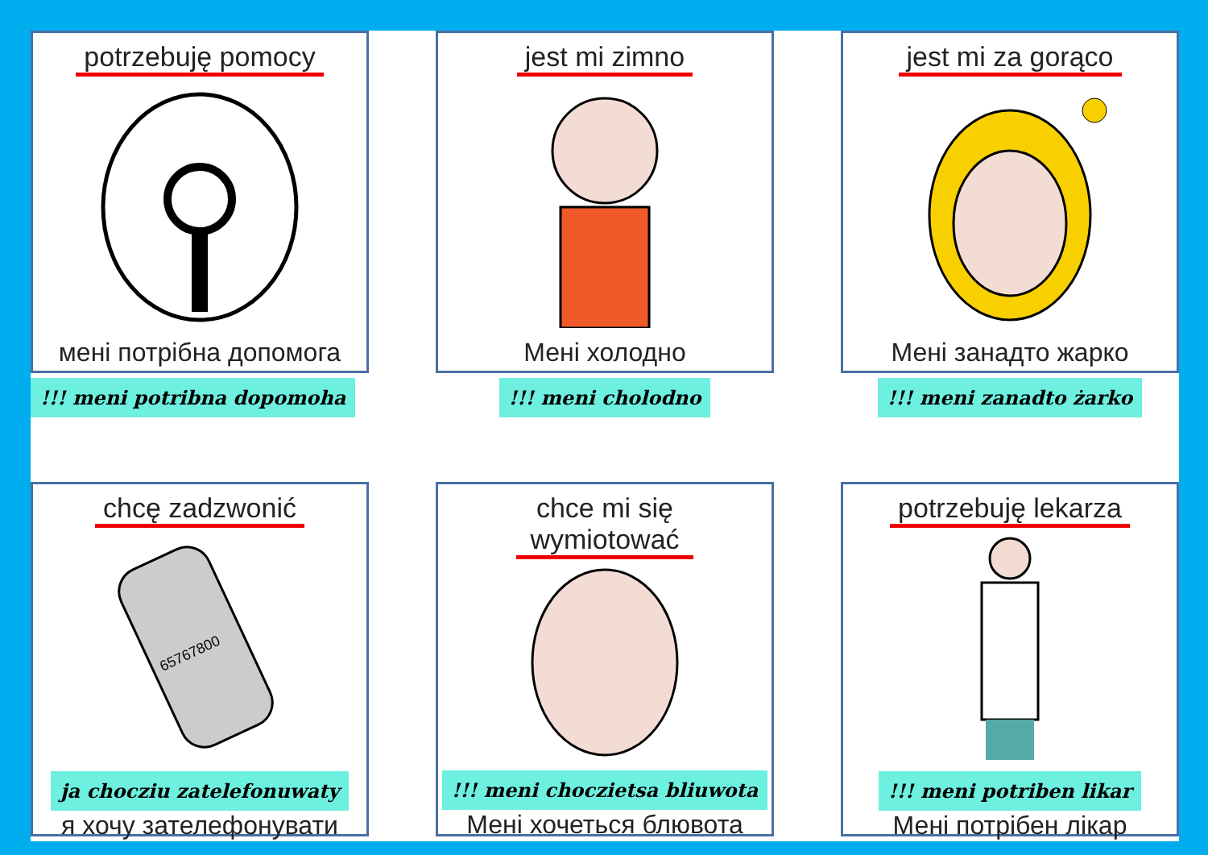potrzebuję pomocy
мені потрібна допомога
!!! meni potribna dopomoha
jest mi zimno
Мені холодно
!!! meni cholodno
jest mi za gorąco
Мені занадто жарко
!!! meni zanadto żarko
chcę zadzwonić
65767800
ja chocziu zatelefonuwaty
я хочу зателефонувати
chce mi się
wymiotować
!!! meni choczietsa bliuwota
Мені хочеться блювота
potrzebuję lekarza
!!! meni potriben likar
Мені потрібен лікар